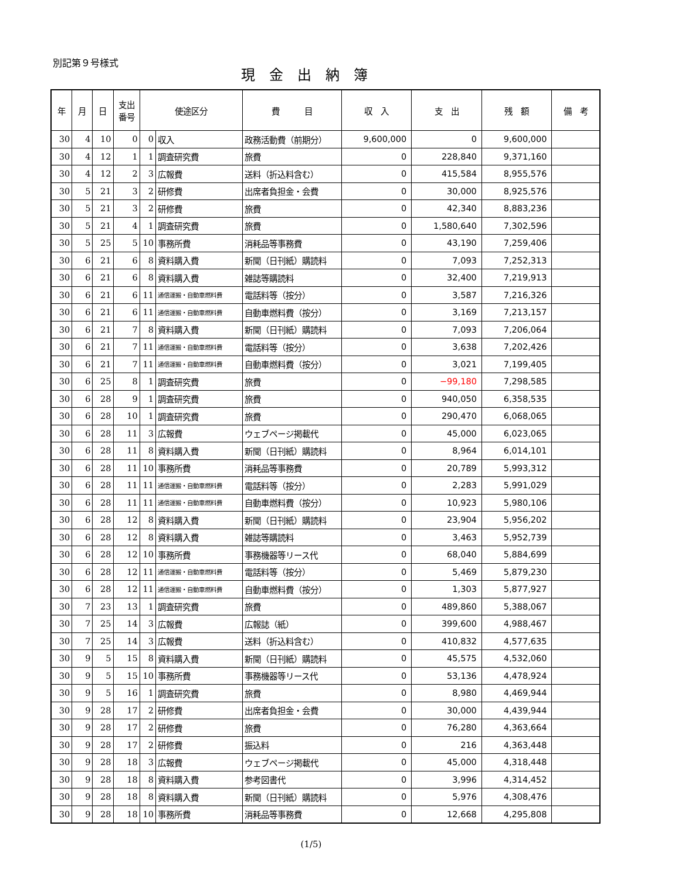別記第９号様式
現金出納簿
| 年 | 月 | 日 | 支出 番号 | 使途区分 | | 費 目 | 収 入 | 支 出 | 残 額 | 備 考 |
| --- | --- | --- | --- | --- | --- | --- | --- | --- | --- | --- |
| 30 | 4 | 10 | 0 | 0 | 収入 | 政務活動費（前期分） | 9,600,000 | 0 | 9,600,000 | |
| 30 | 4 | 12 | 1 | 1 | 調査研究費 | 旅費 | 0 | 228,840 | 9,371,160 | |
| 30 | 4 | 12 | 2 | 3 | 広報費 | 送料（折込料含む） | 0 | 415,584 | 8,955,576 | |
| 30 | 5 | 21 | 3 | 2 | 研修費 | 出席者負担金・会費 | 0 | 30,000 | 8,925,576 | |
| 30 | 5 | 21 | 3 | 2 | 研修費 | 旅費 | 0 | 42,340 | 8,883,236 | |
| 30 | 5 | 21 | 4 | 1 | 調査研究費 | 旅費 | 0 | 1,580,640 | 7,302,596 | |
| 30 | 5 | 25 | 5 | 10 | 事務所費 | 消耗品等事務費 | 0 | 43,190 | 7,259,406 | |
| 30 | 6 | 21 | 6 | 8 | 資料購入費 | 新聞（日刊紙）購読料 | 0 | 7,093 | 7,252,313 | |
| 30 | 6 | 21 | 6 | 8 | 資料購入費 | 雑誌等購読料 | 0 | 32,400 | 7,219,913 | |
| 30 | 6 | 21 | 6 | 11 | 通信運搬・自動車燃料費 | 電話料等（按分） | 0 | 3,587 | 7,216,326 | |
| 30 | 6 | 21 | 6 | 11 | 通信運搬・自動車燃料費 | 自動車燃料費（按分） | 0 | 3,169 | 7,213,157 | |
| 30 | 6 | 21 | 7 | 8 | 資料購入費 | 新聞（日刊紙）購読料 | 0 | 7,093 | 7,206,064 | |
| 30 | 6 | 21 | 7 | 11 | 通信運搬・自動車燃料費 | 電話料等（按分） | 0 | 3,638 | 7,202,426 | |
| 30 | 6 | 21 | 7 | 11 | 通信運搬・自動車燃料費 | 自動車燃料費（按分） | 0 | 3,021 | 7,199,405 | |
| 30 | 6 | 25 | 8 | 1 | 調査研究費 | 旅費 | 0 | −99,180 | 7,298,585 | |
| 30 | 6 | 28 | 9 | 1 | 調査研究費 | 旅費 | 0 | 940,050 | 6,358,535 | |
| 30 | 6 | 28 | 10 | 1 | 調査研究費 | 旅費 | 0 | 290,470 | 6,068,065 | |
| 30 | 6 | 28 | 11 | 3 | 広報費 | ウェブページ掲載代 | 0 | 45,000 | 6,023,065 | |
| 30 | 6 | 28 | 11 | 8 | 資料購入費 | 新聞（日刊紙）購読料 | 0 | 8,964 | 6,014,101 | |
| 30 | 6 | 28 | 11 | 10 | 事務所費 | 消耗品等事務費 | 0 | 20,789 | 5,993,312 | |
| 30 | 6 | 28 | 11 | 11 | 通信運搬・自動車燃料費 | 電話料等（按分） | 0 | 2,283 | 5,991,029 | |
| 30 | 6 | 28 | 11 | 11 | 通信運搬・自動車燃料費 | 自動車燃料費（按分） | 0 | 10,923 | 5,980,106 | |
| 30 | 6 | 28 | 12 | 8 | 資料購入費 | 新聞（日刊紙）購読料 | 0 | 23,904 | 5,956,202 | |
| 30 | 6 | 28 | 12 | 8 | 資料購入費 | 雑誌等購読料 | 0 | 3,463 | 5,952,739 | |
| 30 | 6 | 28 | 12 | 10 | 事務所費 | 事務機器等リース代 | 0 | 68,040 | 5,884,699 | |
| 30 | 6 | 28 | 12 | 11 | 通信運搬・自動車燃料費 | 電話料等（按分） | 0 | 5,469 | 5,879,230 | |
| 30 | 6 | 28 | 12 | 11 | 通信運搬・自動車燃料費 | 自動車燃料費（按分） | 0 | 1,303 | 5,877,927 | |
| 30 | 7 | 23 | 13 | 1 | 調査研究費 | 旅費 | 0 | 489,860 | 5,388,067 | |
| 30 | 7 | 25 | 14 | 3 | 広報費 | 広報誌（紙） | 0 | 399,600 | 4,988,467 | |
| 30 | 7 | 25 | 14 | 3 | 広報費 | 送料（折込料含む） | 0 | 410,832 | 4,577,635 | |
| 30 | 9 | 5 | 15 | 8 | 資料購入費 | 新聞（日刊紙）購読料 | 0 | 45,575 | 4,532,060 | |
| 30 | 9 | 5 | 15 | 10 | 事務所費 | 事務機器等リース代 | 0 | 53,136 | 4,478,924 | |
| 30 | 9 | 5 | 16 | 1 | 調査研究費 | 旅費 | 0 | 8,980 | 4,469,944 | |
| 30 | 9 | 28 | 17 | 2 | 研修費 | 出席者負担金・会費 | 0 | 30,000 | 4,439,944 | |
| 30 | 9 | 28 | 17 | 2 | 研修費 | 旅費 | 0 | 76,280 | 4,363,664 | |
| 30 | 9 | 28 | 17 | 2 | 研修費 | 振込料 | 0 | 216 | 4,363,448 | |
| 30 | 9 | 28 | 18 | 3 | 広報費 | ウェブページ掲載代 | 0 | 45,000 | 4,318,448 | |
| 30 | 9 | 28 | 18 | 8 | 資料購入費 | 参考図書代 | 0 | 3,996 | 4,314,452 | |
| 30 | 9 | 28 | 18 | 8 | 資料購入費 | 新聞（日刊紙）購読料 | 0 | 5,976 | 4,308,476 | |
| 30 | 9 | 28 | 18 | 10 | 事務所費 | 消耗品等事務費 | 0 | 12,668 | 4,295,808 | |
(1/5)